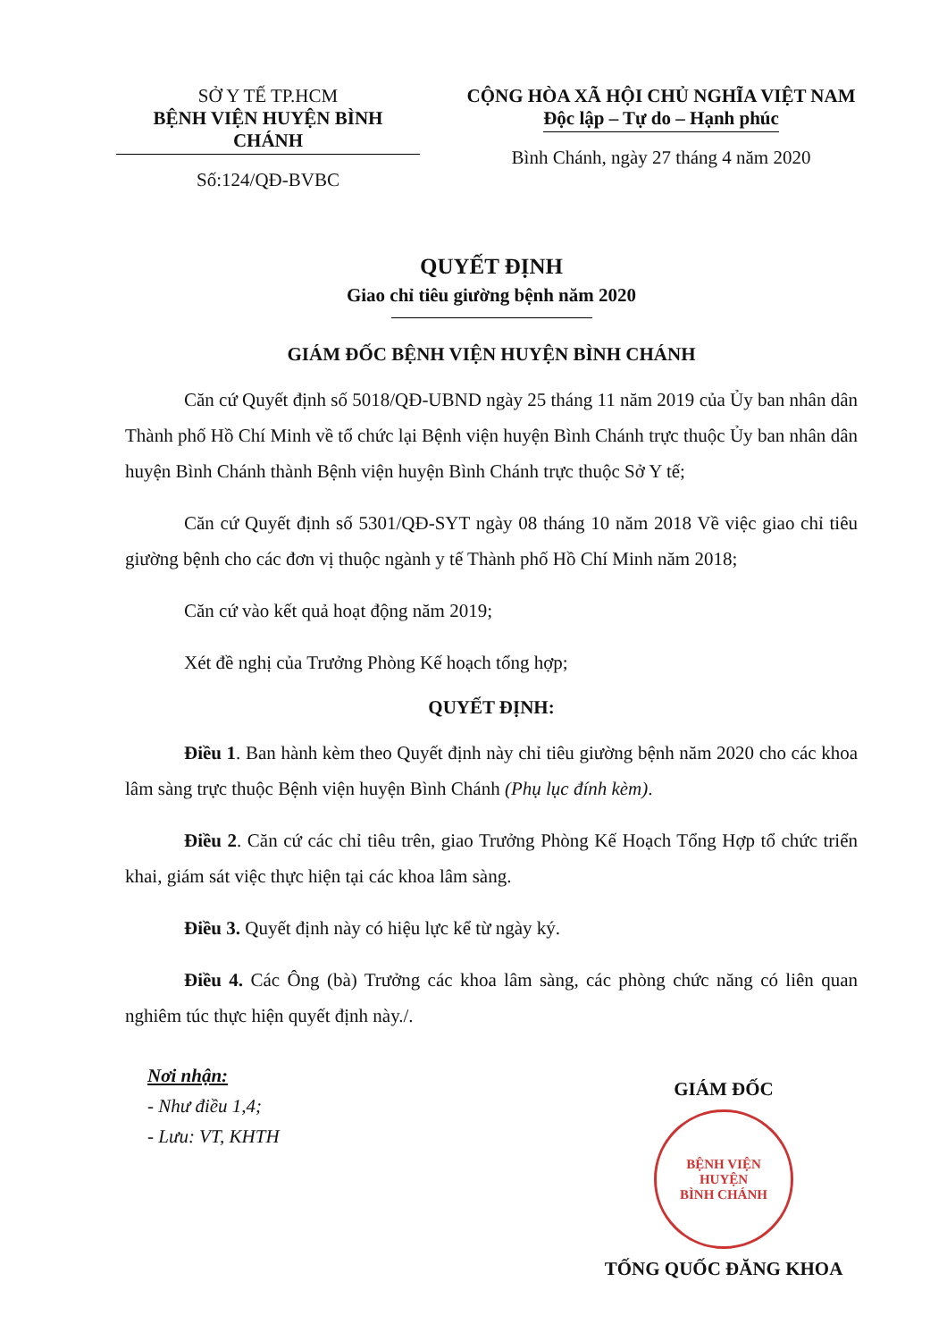SỞ Y TẾ TP.HCM
BỆNH VIỆN HUYỆN BÌNH CHÁNH
Số:124/QĐ-BVBC
CỘNG HÒA XÃ HỘI CHỦ NGHĨA VIỆT NAM
Độc lập – Tự do – Hạnh phúc
Bình Chánh, ngày 27 tháng 4 năm 2020
QUYẾT ĐỊNH
Giao chỉ tiêu giường bệnh năm 2020
GIÁM ĐỐC BỆNH VIỆN HUYỆN BÌNH CHÁNH
Căn cứ Quyết định số 5018/QĐ-UBND ngày 25 tháng 11 năm 2019 của Ủy ban nhân dân Thành phố Hồ Chí Minh về tổ chức lại Bệnh viện huyện Bình Chánh trực thuộc Ủy ban nhân dân huyện Bình Chánh thành Bệnh viện huyện Bình Chánh trực thuộc Sở Y tế;
Căn cứ Quyết định số 5301/QĐ-SYT ngày 08 tháng 10 năm 2018 Về việc giao chỉ tiêu giường bệnh cho các đơn vị thuộc ngành y tế Thành phố Hồ Chí Minh năm 2018;
Căn cứ vào kết quả hoạt động năm 2019;
Xét đề nghị của Trưởng Phòng Kế hoạch tổng hợp;
QUYẾT ĐỊNH:
Điều 1. Ban hành kèm theo Quyết định này chỉ tiêu giường bệnh năm 2020 cho các khoa lâm sàng trực thuộc Bệnh viện huyện Bình Chánh (Phụ lục đính kèm).
Điều 2. Căn cứ các chỉ tiêu trên, giao Trưởng Phòng Kế Hoạch Tổng Hợp tổ chức triển khai, giám sát việc thực hiện tại các khoa lâm sàng.
Điều 3. Quyết định này có hiệu lực kể từ ngày ký.
Điều 4. Các Ông (bà) Trưởng các khoa lâm sàng, các phòng chức năng có liên quan nghiêm túc thực hiện quyết định này./.
Nơi nhận:
- Như điều 1,4;
- Lưu: VT, KHTH
GIÁM ĐỐC
BỆNH VIỆN
HUYỆN
BÌNH CHÁNH
TỐNG QUỐC ĐĂNG KHOA